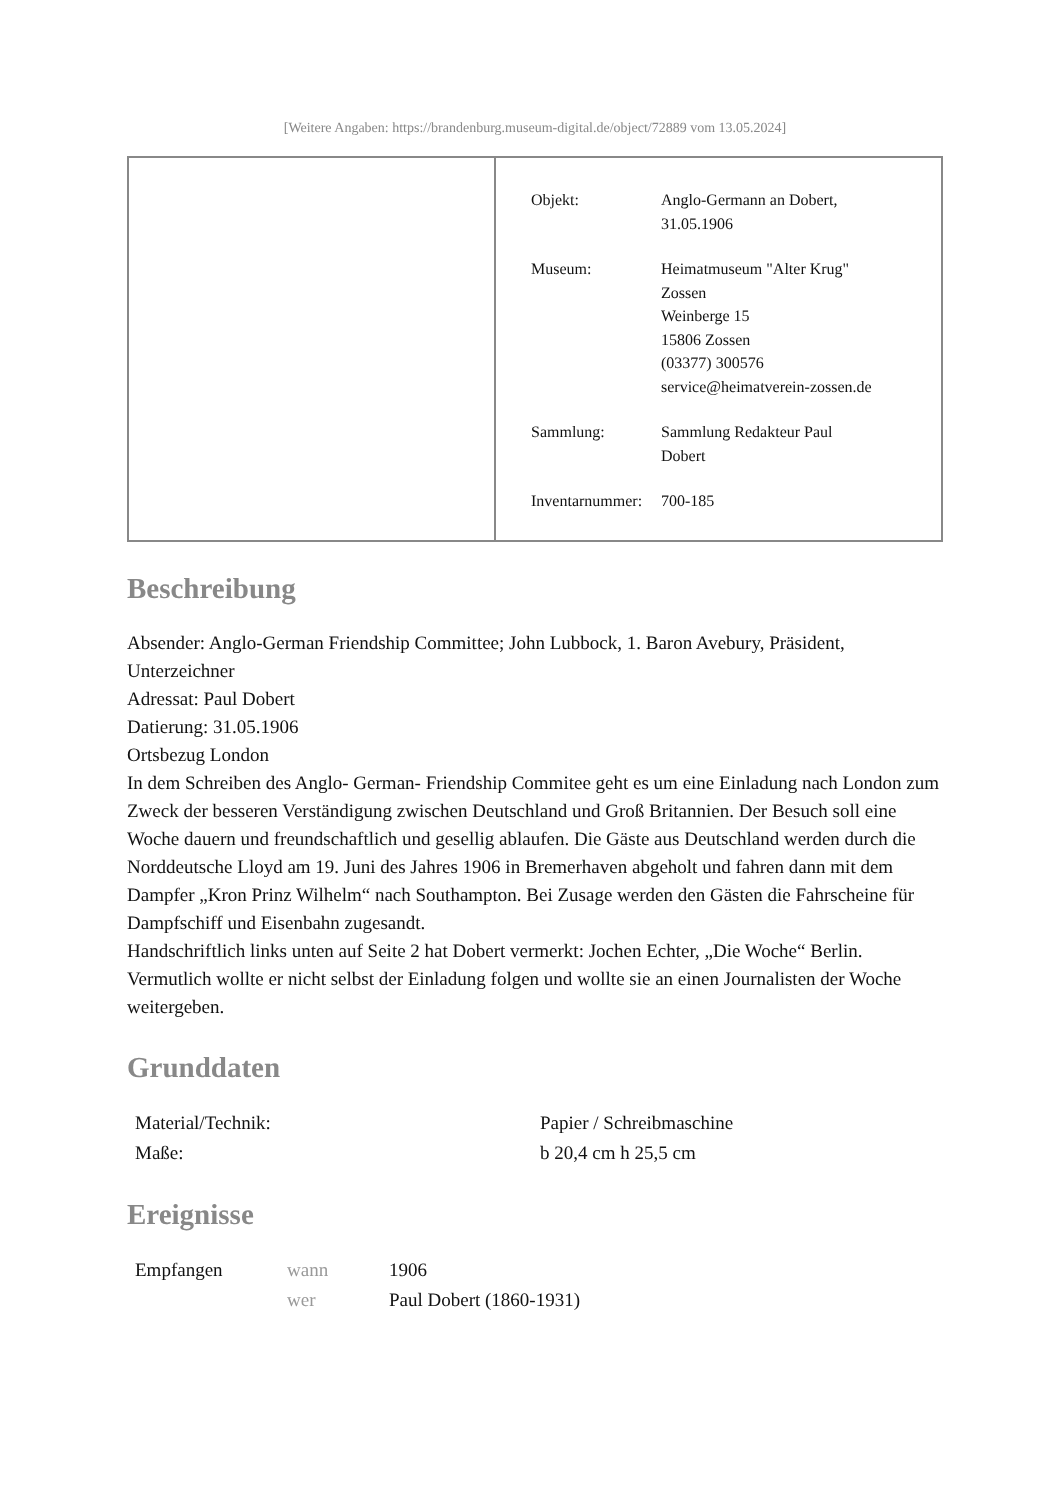[Weitere Angaben: https://brandenburg.museum-digital.de/object/72889 vom 13.05.2024]
| Objekt: | Anglo-Germann an Dobert, 31.05.1906 |
| Museum: | Heimatmuseum "Alter Krug" Zossen Weinberge 15 15806 Zossen (03377) 300576 service@heimatverein-zossen.de |
| Sammlung: | Sammlung Redakteur Paul Dobert |
| Inventarnummer: | 700-185 |
Beschreibung
Absender: Anglo-German Friendship Committee; John Lubbock, 1. Baron Avebury, Präsident, Unterzeichner
Adressat: Paul Dobert
Datierung: 31.05.1906
Ortsbezug London
In dem Schreiben des Anglo- German- Friendship Commitee geht es um eine Einladung nach London zum Zweck der besseren Verständigung zwischen Deutschland und Groß Britannien. Der Besuch soll eine Woche dauern und freundschaftlich und gesellig ablaufen. Die Gäste aus Deutschland werden durch die Norddeutsche Lloyd am 19. Juni des Jahres 1906 in Bremerhaven abgeholt und fahren dann mit dem Dampfer „Kron Prinz Wilhelm“ nach Southampton. Bei Zusage werden den Gästen die Fahrscheine für Dampfschiff und Eisenbahn zugesandt.
Handschriftlich links unten auf Seite 2 hat Dobert vermerkt: Jochen Echter, „Die Woche“ Berlin. Vermutlich wollte er nicht selbst der Einladung folgen und wollte sie an einen Journalisten der Woche weitergeben.
Grunddaten
| Material/Technik: | Papier / Schreibmaschine |
| Maße: | b 20,4 cm h 25,5 cm |
Ereignisse
| Empfangen | wann | 1906 |
| | wer | Paul Dobert (1860-1931) |